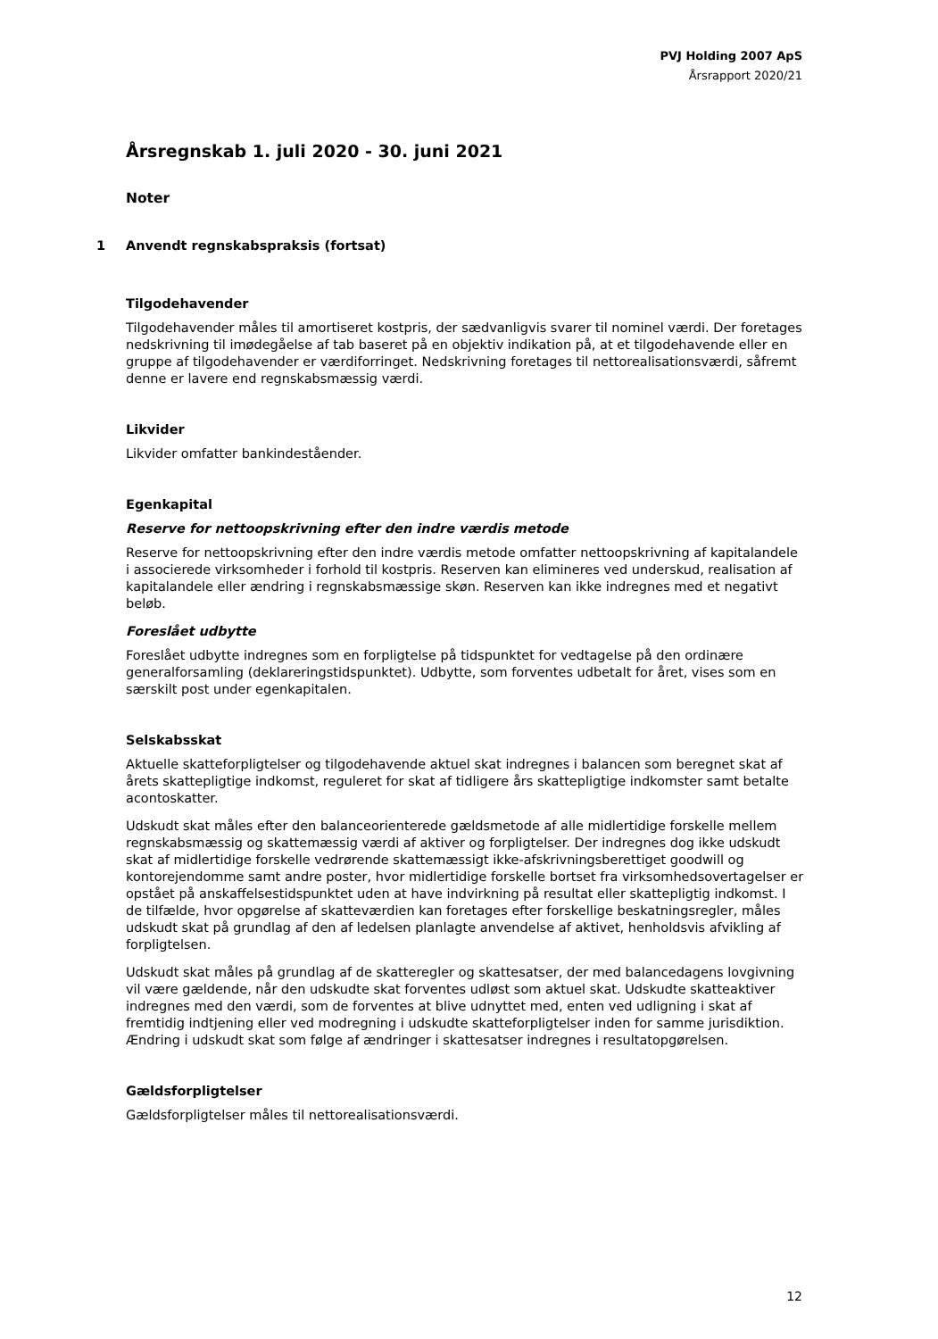PVJ Holding 2007 ApS
Årsrapport 2020/21
Årsregnskab 1. juli 2020 - 30. juni 2021
Noter
1 Anvendt regnskabspraksis (fortsat)
Tilgodehavender
Tilgodehavender måles til amortiseret kostpris, der sædvanligvis svarer til nominel værdi. Der foretages nedskrivning til imødegåelse af tab baseret på en objektiv indikation på, at et tilgodehavende eller en gruppe af tilgodehavender er værdiforringet. Nedskrivning foretages til nettorealisationsværdi, såfremt denne er lavere end regnskabsmæssig værdi.
Likvider
Likvider omfatter bankindeståender.
Egenkapital
Reserve for nettoopskrivning efter den indre værdis metode
Reserve for nettoopskrivning efter den indre værdis metode omfatter nettoopskrivning af kapitalandele i associerede virksomheder i forhold til kostpris. Reserven kan elimineres ved underskud, realisation af kapitalandele eller ændring i regnskabsmæssige skøn. Reserven kan ikke indregnes med et negativt beløb.
Foreslået udbytte
Foreslået udbytte indregnes som en forpligtelse på tidspunktet for vedtagelse på den ordinære generalforsamling (deklareringstidspunktet). Udbytte, som forventes udbetalt for året, vises som en særskilt post under egenkapitalen.
Selskabsskat
Aktuelle skatteforpligtelser og tilgodehavende aktuel skat indregnes i balancen som beregnet skat af årets skattepligtige indkomst, reguleret for skat af tidligere års skattepligtige indkomster samt betalte acontoskatter.
Udskudt skat måles efter den balanceorienterede gældsmetode af alle midlertidige forskelle mellem regnskabsmæssig og skattemæssig værdi af aktiver og forpligtelser. Der indregnes dog ikke udskudt skat af midlertidige forskelle vedrørende skattemæssigt ikke-afskrivningsberettiget goodwill og kontorejendomme samt andre poster, hvor midlertidige forskelle bortset fra virksomhedsovertagelser er opstået på anskaffelsestidspunktet uden at have indvirkning på resultat eller skattepligtig indkomst. I de tilfælde, hvor opgørelse af skatteværdien kan foretages efter forskellige beskatningsregler, måles udskudt skat på grundlag af den af ledelsen planlagte anvendelse af aktivet, henholdsvis afvikling af forpligtelsen.
Udskudt skat måles på grundlag af de skatteregler og skattesatser, der med balancedagens lovgivning vil være gældende, når den udskudte skat forventes udløst som aktuel skat. Udskudte skatteaktiver indregnes med den værdi, som de forventes at blive udnyttet med, enten ved udligning i skat af fremtidig indtjening eller ved modregning i udskudte skatteforpligtelser inden for samme jurisdiktion. Ændring i udskudt skat som følge af ændringer i skattesatser indregnes i resultatopgørelsen.
Gældsforpligtelser
Gældsforpligtelser måles til nettorealisationsværdi.
12